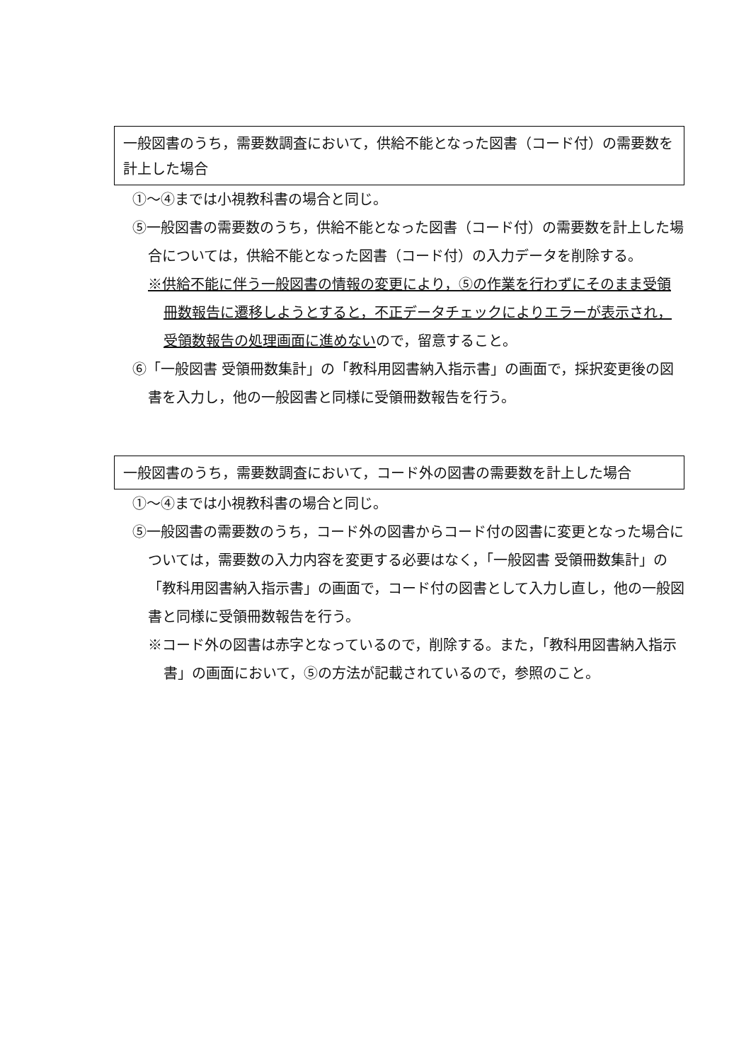一般図書のうち，需要数調査において，供給不能となった図書（コード付）の需要数を計上した場合
①～④までは小視教科書の場合と同じ。
⑤一般図書の需要数のうち，供給不能となった図書（コード付）の需要数を計上した場合については，供給不能となった図書（コード付）の入力データを削除する。
※供給不能に伴う一般図書の情報の変更により，⑤の作業を行わずにそのまま受領冊数報告に遷移しようとすると，不正データチェックによりエラーが表示され，受領数報告の処理画面に進めないので，留意すること。
⑥「一般図書 受領冊数集計」の「教科用図書納入指示書」の画面で，採択変更後の図書を入力し，他の一般図書と同様に受領冊数報告を行う。
一般図書のうち，需要数調査において，コード外の図書の需要数を計上した場合
①～④までは小視教科書の場合と同じ。
⑤一般図書の需要数のうち，コード外の図書からコード付の図書に変更となった場合については，需要数の入力内容を変更する必要はなく，「一般図書 受領冊数集計」の「教科用図書納入指示書」の画面で，コード付の図書として入力し直し，他の一般図書と同様に受領冊数報告を行う。
※コード外の図書は赤字となっているので，削除する。また，「教科用図書納入指示書」の画面において，⑤の方法が記載されているので，参照のこと。